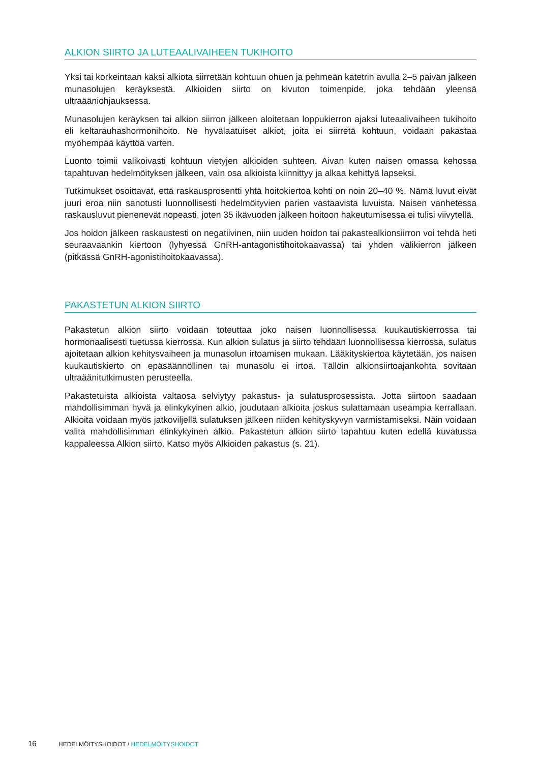ALKION SIIRTO JA LUTEAALIVAIHEEN TUKIHOITO
Yksi tai korkeintaan kaksi alkiota siirretään kohtuun ohuen ja pehmeän katetrin avulla 2–5 päivän jälkeen munasolujen keräyksestä. Alkioiden siirto on kivuton toimenpide, joka tehdään yleensä ultraääniohjauksessa.
Munasolujen keräyksen tai alkion siirron jälkeen aloitetaan loppukierron ajaksi luteaalivaiheen tukihoito eli keltarauhashormonihoito. Ne hyvälaatuiset alkiot, joita ei siirretä kohtuun, voidaan pakastaa myöhempää käyttöä varten.
Luonto toimii valikoivasti kohtuun vietyjen alkioiden suhteen. Aivan kuten naisen omassa kehossa tapahtuvan hedelmöityksen jälkeen, vain osa alkioista kiinnittyy ja alkaa kehittyä lapseksi.
Tutkimukset osoittavat, että raskausprosentti yhtä hoitokiertoa kohti on noin 20–40 %. Nämä luvut eivät juuri eroa niin sanotusti luonnollisesti hedelmöityvien parien vastaavista luvuista. Naisen vanhetessa raskausluvut pienenevät nopeasti, joten 35 ikävuoden jälkeen hoitoon hakeutumisessa ei tulisi viivytellä.
Jos hoidon jälkeen raskaustesti on negatiivinen, niin uuden hoidon tai pakastealkionsiirron voi tehdä heti seuraavaankin kiertoon (lyhyessä GnRH-antagonistihoitokaavassa) tai yhden välikierron jälkeen (pitkässä GnRH-agonistihoitokaavassa).
PAKASTETUN ALKION SIIRTO
Pakastetun alkion siirto voidaan toteuttaa joko naisen luonnollisessa kuukautiskierrossa tai hormonaalisesti tuetussa kierrossa. Kun alkion sulatus ja siirto tehdään luonnollisessa kierrossa, sulatus ajoitetaan alkion kehitysvaiheen ja munasolun irtoamisen mukaan. Lääkityskiertoa käytetään, jos naisen kuukautiskierto on epäsäännöllinen tai munasolu ei irtoa. Tällöin alkionsiirtoajankohta sovitaan ultraäänitutkimusten perusteella.
Pakastetuista alkioista valtaosa selviytyy pakastus- ja sulatusprosessista. Jotta siirtoon saadaan mahdollisimman hyvä ja elinkykyinen alkio, joudutaan alkioita joskus sulattamaan useampia kerrallaan. Alkioita voidaan myös jatkoviljellä sulatuksen jälkeen niiden kehityskyvyn varmistamiseksi. Näin voidaan valita mahdollisimman elinkykyinen alkio. Pakastetun alkion siirto tapahtuu kuten edellä kuvatussa kappaleessa Alkion siirto. Katso myös Alkioiden pakastus (s. 21).
16 HEDELMÖITYSHOIDOT / HEDELMÖITYSHOIDOT